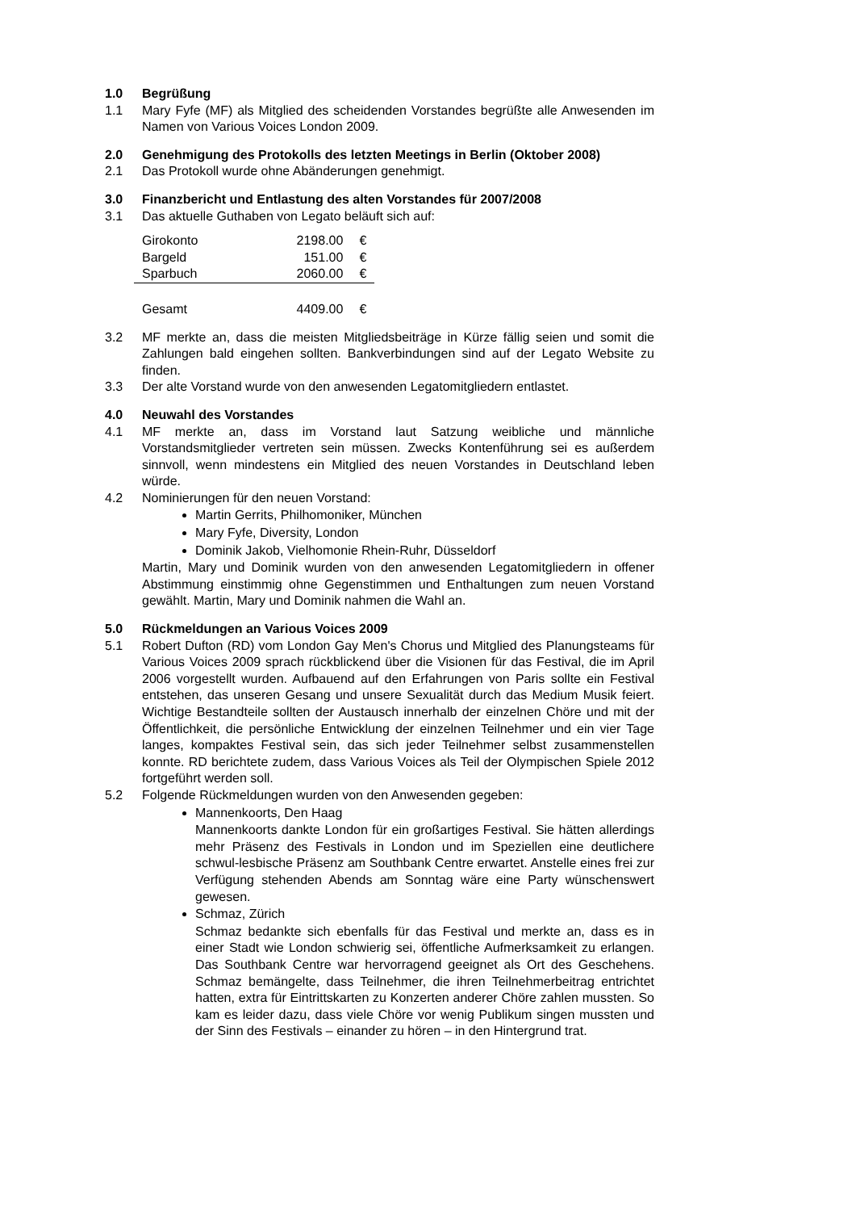1.0 Begrüßung
1.1 Mary Fyfe (MF) als Mitglied des scheidenden Vorstandes begrüßte alle Anwesenden im Namen von Various Voices London 2009.
2.0 Genehmigung des Protokolls des letzten Meetings in Berlin (Oktober 2008)
2.1 Das Protokoll wurde ohne Abänderungen genehmigt.
3.0 Finanzbericht und Entlastung des alten Vorstandes für 2007/2008
3.1 Das aktuelle Guthaben von Legato beläuft sich auf:
| Girokonto | 2198.00 | € |
| Bargeld | 151.00 | € |
| Sparbuch | 2060.00 | € |
| Gesamt | 4409.00 | € |
3.2 MF merkte an, dass die meisten Mitgliedsbeiträge in Kürze fällig seien und somit die Zahlungen bald eingehen sollten. Bankverbindungen sind auf der Legato Website zu finden.
3.3 Der alte Vorstand wurde von den anwesenden Legatomitgliedern entlastet.
4.0 Neuwahl des Vorstandes
4.1 MF merkte an, dass im Vorstand laut Satzung weibliche und männliche Vorstandsmitglieder vertreten sein müssen. Zwecks Kontenführung sei es außerdem sinnvoll, wenn mindestens ein Mitglied des neuen Vorstandes in Deutschland leben würde.
4.2 Nominierungen für den neuen Vorstand:
Martin Gerrits, Philhomoniker, München
Mary Fyfe, Diversity, London
Dominik Jakob, Vielhomonie Rhein-Ruhr, Düsseldorf
Martin, Mary und Dominik wurden von den anwesenden Legatomitgliedern in offener Abstimmung einstimmig ohne Gegenstimmen und Enthaltungen zum neuen Vorstand gewählt. Martin, Mary und Dominik nahmen die Wahl an.
5.0 Rückmeldungen an Various Voices 2009
5.1 Robert Dufton (RD) vom London Gay Men's Chorus und Mitglied des Planungsteams für Various Voices 2009 sprach rückblickend über die Visionen für das Festival, die im April 2006 vorgestellt wurden. Aufbauend auf den Erfahrungen von Paris sollte ein Festival entstehen, das unseren Gesang und unsere Sexualität durch das Medium Musik feiert. Wichtige Bestandteile sollten der Austausch innerhalb der einzelnen Chöre und mit der Öffentlichkeit, die persönliche Entwicklung der einzelnen Teilnehmer und ein vier Tage langes, kompaktes Festival sein, das sich jeder Teilnehmer selbst zusammenstellen konnte. RD berichtete zudem, dass Various Voices als Teil der Olympischen Spiele 2012 fortgeführt werden soll.
5.2 Folgende Rückmeldungen wurden von den Anwesenden gegeben:
Mannenkoorts, Den Haag
Mannenkoorts dankte London für ein großartiges Festival. Sie hätten allerdings mehr Präsenz des Festivals in London und im Speziellen eine deutlichere schwul-lesbische Präsenz am Southbank Centre erwartet. Anstelle eines frei zur Verfügung stehenden Abends am Sonntag wäre eine Party wünschenswert gewesen.
Schmaz, Zürich
Schmaz bedankte sich ebenfalls für das Festival und merkte an, dass es in einer Stadt wie London schwierig sei, öffentliche Aufmerksamkeit zu erlangen. Das Southbank Centre war hervorragend geeignet als Ort des Geschehens. Schmaz bemängelte, dass Teilnehmer, die ihren Teilnehmerbeitrag entrichtet hatten, extra für Eintrittskarten zu Konzerten anderer Chöre zahlen mussten. So kam es leider dazu, dass viele Chöre vor wenig Publikum singen mussten und der Sinn des Festivals – einander zu hören – in den Hintergrund trat.